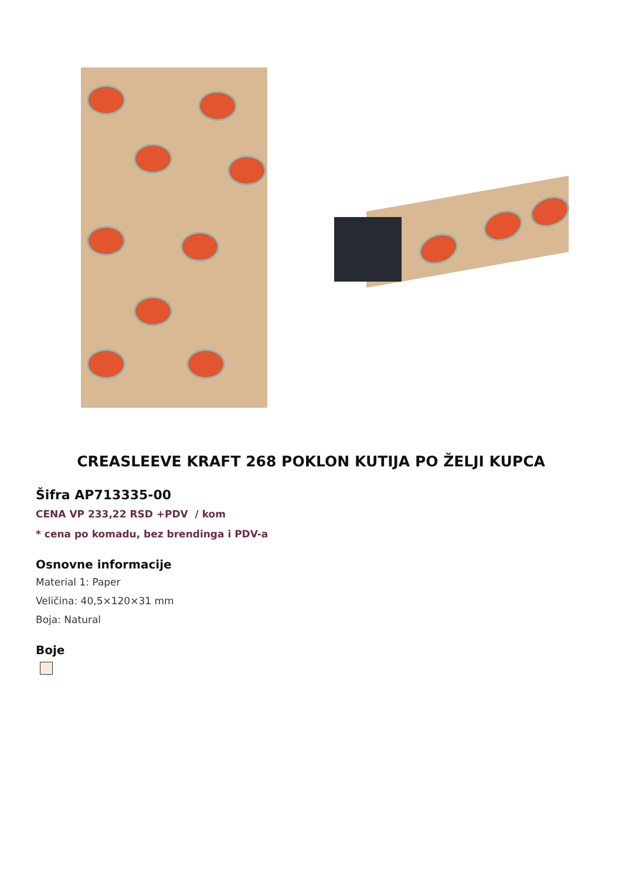CREASLEEVE KRAFT 268 POKLON KUTIJA PO ŽELJI KUPCA
Šifra AP713335-00
CENA VP 233,22 RSD +PDV / kom
* cena po komadu, bez brendinga i PDV-a
Osnovne informacije
Material 1: Paper
Veličina: 40,5×120×31 mm
Boja: Natural
Boje